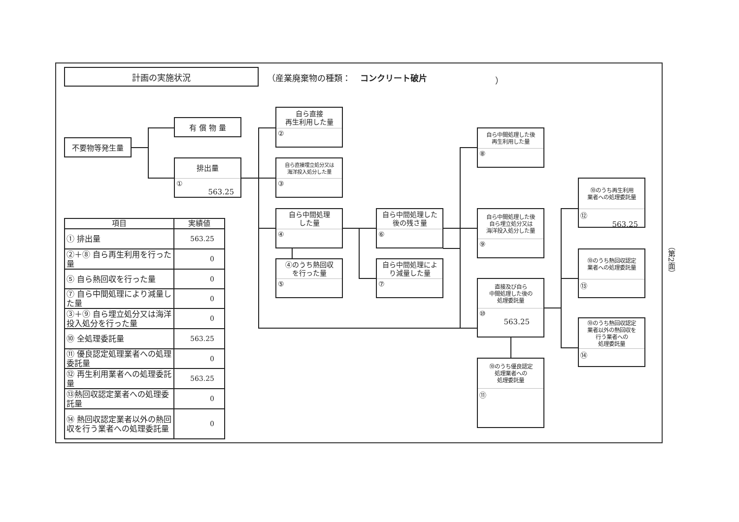計画の実施状況
（産業廃棄物の種類： コンクリート破片 ）
自ら直接
再生利用した量
②
有 償 物 量
自ら中間処理した後
再生利用した量
⑧
不要物等発生量
排出量
①
563.25
自ら直接埋立処分又は
海洋投入処分した量
③
⑩のうち再生利用
業者への処理委託量
⑫
563.25
自ら中間処理
した量
④
自ら中間処理した
後の残さ量
⑥
自ら中間処理した後
自ら埋立処分又は
海洋投入処分した量
⑨
| 項目 | 実績値 |
| --- | --- |
| ① 排出量 | 563.25 |
| ②＋⑧ 自ら再生利用を行った量 | 0 |
| ⑤ 自ら熱回収を行った量 | 0 |
| ⑦ 自ら中間処理により減量した量 | 0 |
| ③＋⑨ 自ら埋立処分又は海洋投入処分を行った量 | 0 |
| ⑩ 全処理委託量 | 563.25 |
| ⑪ 優良認定処理業者への処理委託量 | 0 |
| ⑫ 再生利用業者への処理委託量 | 563.25 |
| ⑬熱回収認定業者への処理委託量 | 0 |
| ⑭ 熱回収認定業者以外の熱回収を行う業者への処理委託量 | 0 |
（第2面）
⑩のうち熱回収認定
業者への処理委託量
⑬
④のうち熱回収
を行った量
⑤
自ら中間処理によ
り減量した量
⑦
直接及び自ら
中間処理した後の
処理委託量
⑩
563.25
⑩のうち熱回収認定
業者以外の熱回収を
行う業者への
処理委託量
⑭
⑩のうち優良認定
処理業者への
処理委託量
⑪